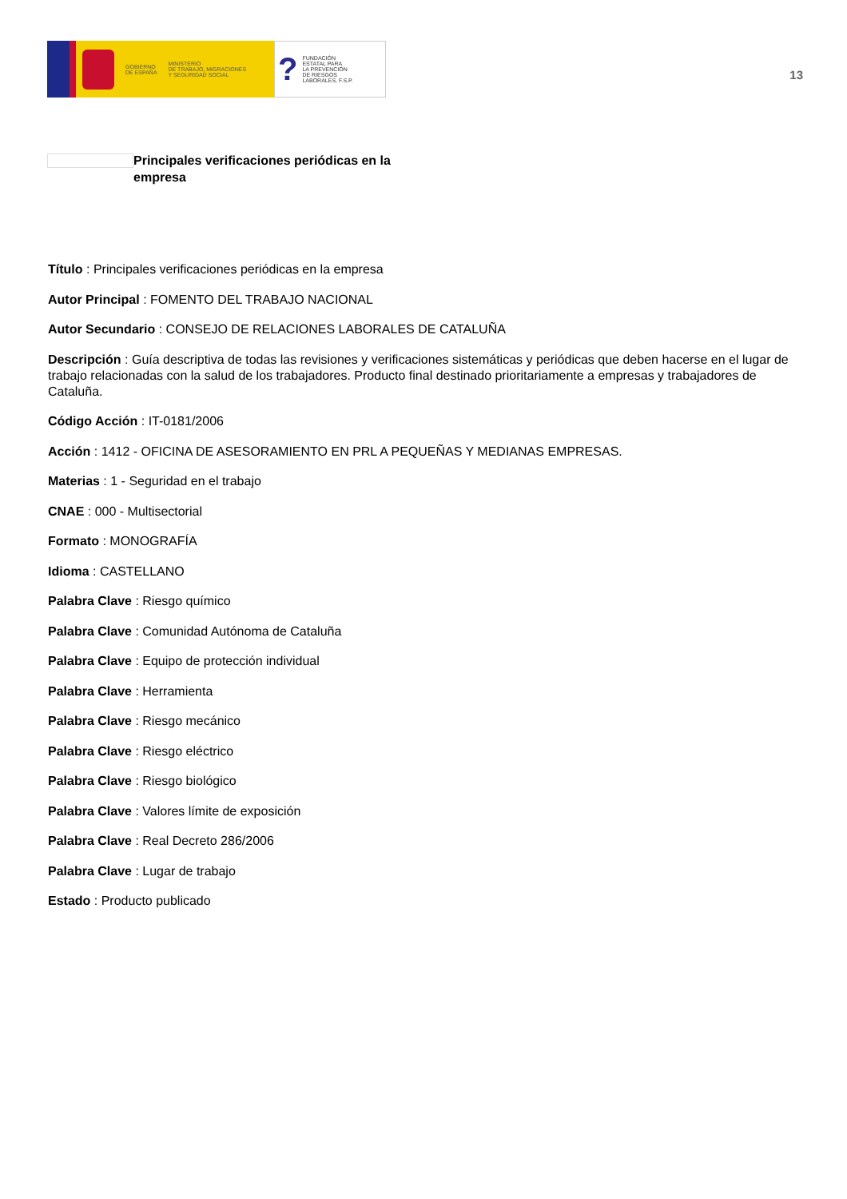GOBIERNO
DE ESPAÑA
MINISTERIO
DE TRABAJO, MIGRACIONES
Y SEGURIDAD SOCIAL
?
FUNDACIÓN
ESTATAL PARA
LA PREVENCIÓN
DE RIESGOS
LABORALES, F.S.P.
13
Principales verificaciones periódicas en la empresa
Título : Principales verificaciones periódicas en la empresa
Autor Principal : FOMENTO DEL TRABAJO NACIONAL
Autor Secundario : CONSEJO DE RELACIONES LABORALES DE CATALUÑA
Descripción : Guía descriptiva de todas las revisiones y verificaciones sistemáticas y periódicas que deben hacerse en el lugar de trabajo relacionadas con la salud de los trabajadores. Producto final destinado prioritariamente a empresas y trabajadores de Cataluña.
Código Acción : IT-0181/2006
Acción : 1412 - OFICINA DE ASESORAMIENTO EN PRL A PEQUEÑAS Y MEDIANAS EMPRESAS.
Materias : 1 - Seguridad en el trabajo
CNAE : 000 - Multisectorial
Formato : MONOGRAFÍA
Idioma : CASTELLANO
Palabra Clave : Riesgo químico
Palabra Clave : Comunidad Autónoma de Cataluña
Palabra Clave : Equipo de protección individual
Palabra Clave : Herramienta
Palabra Clave : Riesgo mecánico
Palabra Clave : Riesgo eléctrico
Palabra Clave : Riesgo biológico
Palabra Clave : Valores límite de exposición
Palabra Clave : Real Decreto 286/2006
Palabra Clave : Lugar de trabajo
Estado : Producto publicado